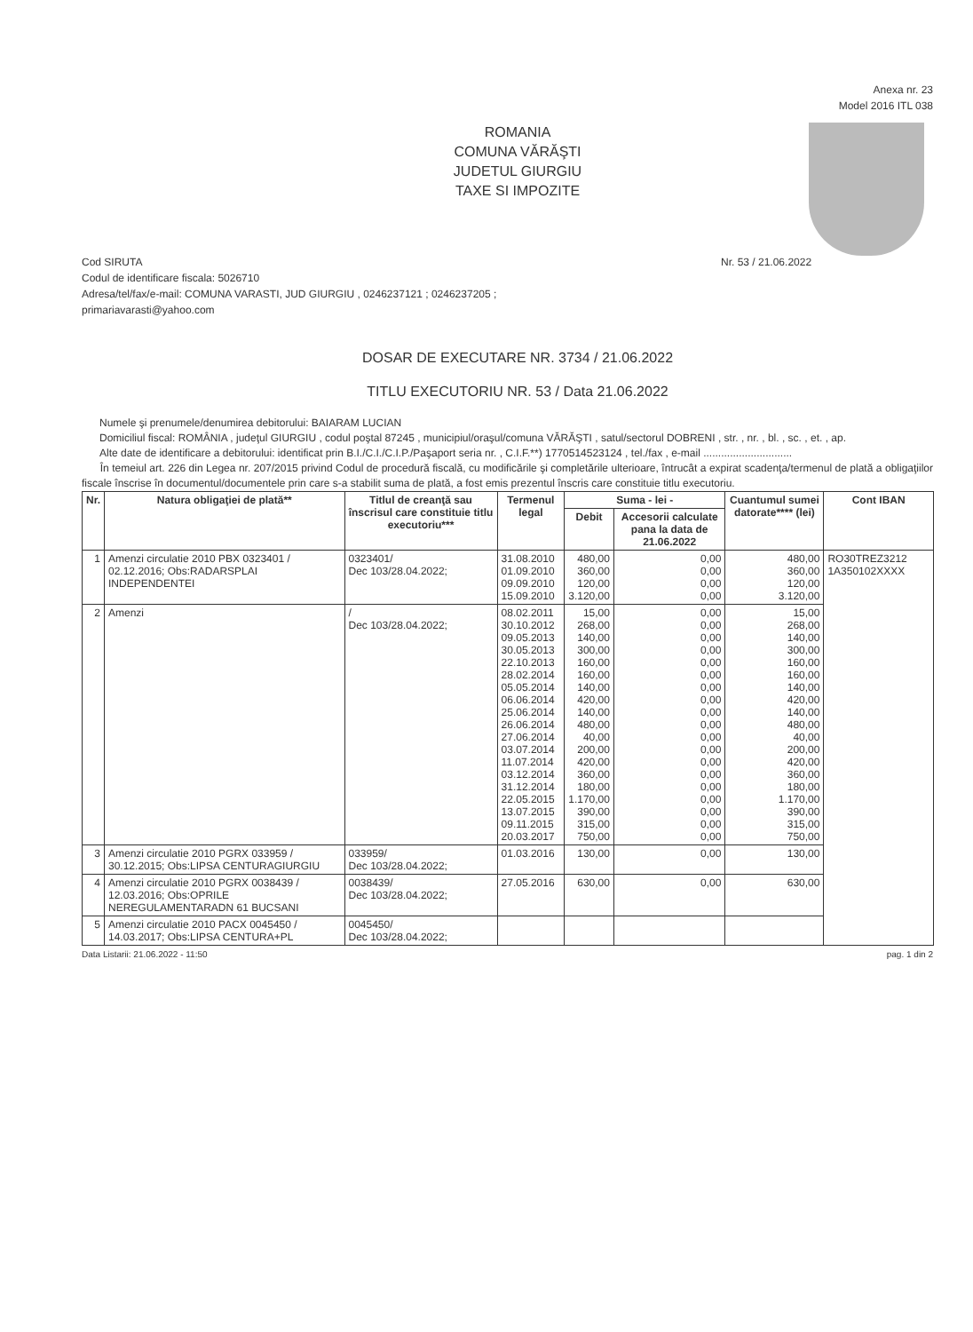Anexa nr. 23
Model 2016 ITL 038
ROMANIA
COMUNA VĂRĂŞTI
JUDETUL GIURGIU
TAXE SI IMPOZITE
Cod SIRUTA
Codul de identificare fiscala: 5026710
Adresa/tel/fax/e-mail: COMUNA VARASTI, JUD GIURGIU , 0246237121 ; 0246237205 ;
primariavarasti@yahoo.com
Nr. 53 / 21.06.2022
DOSAR DE EXECUTARE NR. 3734 / 21.06.2022
TITLU EXECUTORIU NR. 53 / Data 21.06.2022
Numele şi prenumele/denumirea debitorului: BAIARAM LUCIAN
Domiciliul fiscal: ROMÂNIA , judeţul GIURGIU , codul poştal 87245 , municipiul/oraşul/comuna VĂRĂŞTI , satul/sectorul DOBRENI , str. , nr. , bl. , sc. , et. , ap.
Alte date de identificare a debitorului: identificat prin B.I./C.I./C.I.P./Paşaport seria nr. , C.I.F.**) 1770514523124 , tel./fax , e-mail ..............................
În temeiul art. 226 din Legea nr. 207/2015 privind Codul de procedură fiscală, cu modificările şi completările ulterioare, întrucât a expirat scadenţa/termenul de plată a obligaţiilor fiscale înscrise în documentul/documentele prin care s-a stabilit suma de plată, a fost emis prezentul înscris care constituie titlu executoriu.
| Nr. | Natura obligaţiei de plată** | Titlul de creanţă sau înscrisul care constituie titlu executoriu*** | Termenul legal | Suma - lei - | | Cuantumul sumei datorate**** (lei) | Cont IBAN |
| --- | --- | --- | --- | --- | --- | --- | --- |
| | | | | Debit | Accesorii calculate pana la data de 21.06.2022 | | |
| 1 | Amenzi circulatie 2010 PBX 0323401 / 02.12.2016; Obs:RADARSPLAI INDEPENDENTEI | 0323401/ Dec 103/28.04.2022; | 31.08.2010 01.09.2010 09.09.2010 15.09.2010 | 480,00 360,00 120,00 3.120,00 | 0,00 0,00 0,00 0,00 | 480,00 360,00 120,00 3.120,00 | RO30TREZ3212 1A350102XXXX |
| 2 | Amenzi | / Dec 103/28.04.2022; | 08.02.2011 30.10.2012 09.05.2013 30.05.2013 22.10.2013 28.02.2014 05.05.2014 06.06.2014 25.06.2014 26.06.2014 27.06.2014 03.07.2014 11.07.2014 03.12.2014 31.12.2014 22.05.2015 13.07.2015 09.11.2015 20.03.2017 | 15,00 268,00 140,00 300,00 160,00 160,00 140,00 420,00 140,00 480,00 40,00 200,00 420,00 360,00 180,00 1.170,00 390,00 315,00 750,00 | 0,00 0,00 0,00 0,00 0,00 0,00 0,00 0,00 0,00 0,00 0,00 0,00 0,00 0,00 0,00 0,00 0,00 0,00 0,00 | 15,00 268,00 140,00 300,00 160,00 160,00 140,00 420,00 140,00 480,00 40,00 200,00 420,00 360,00 180,00 1.170,00 390,00 315,00 750,00 | |
| 3 | Amenzi circulatie 2010 PGRX 033959 / 30.12.2015; Obs:LIPSA CENTURAGIURGIU | 033959/ Dec 103/28.04.2022; | 01.03.2016 | 130,00 | 0,00 | 130,00 | |
| 4 | Amenzi circulatie 2010 PGRX 0038439 / 12.03.2016; Obs:OPRILE NEREGULAMENTARADN 61 BUCSANI | 0038439/ Dec 103/28.04.2022; | 27.05.2016 | 630,00 | 0,00 | 630,00 | |
| 5 | Amenzi circulatie 2010 PACX 0045450 / 14.03.2017; Obs:LIPSA CENTURA+PL | 0045450/ Dec 103/28.04.2022; | | | | | |
Data Listarii: 21.06.2022 - 11:50 pag. 1 din 2